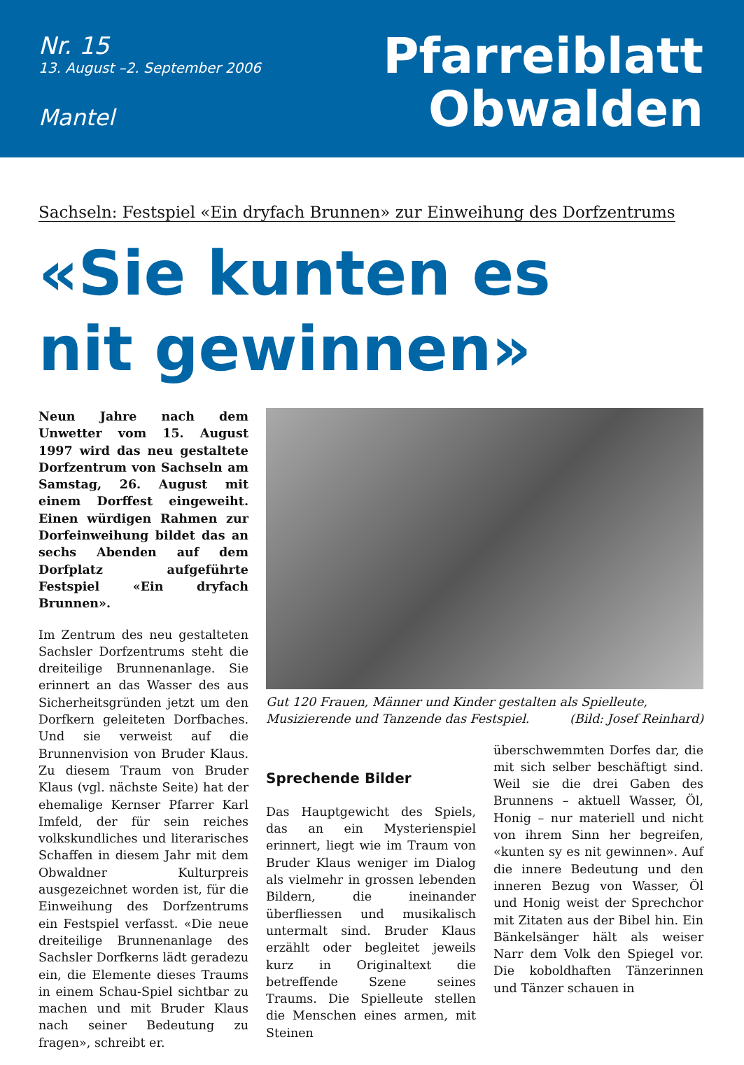Nr. 15
13. August –2. September 2006
Mantel
Pfarreiblatt
Obwalden
Sachseln: Festspiel «Ein dryfach Brunnen» zur Einweihung des Dorfzentrums
«Sie kunten es
nit gewinnen»
Neun Jahre nach dem Unwetter vom 15. August 1997 wird das neu gestaltete Dorfzentrum von Sachseln am Samstag, 26. August mit einem Dorffest eingeweiht. Einen würdigen Rahmen zur Dorfeinweihung bildet das an sechs Abenden auf dem Dorfplatz aufgeführte Festspiel «Ein dryfach Brunnen».
Im Zentrum des neu gestalteten Sachsler Dorfzentrums steht die dreiteilige Brunnenanlage. Sie erinnert an das Wasser des aus Sicherheitsgründen jetzt um den Dorfkern geleiteten Dorfbaches. Und sie verweist auf die Brunnenvision von Bruder Klaus. Zu diesem Traum von Bruder Klaus (vgl. nächste Seite) hat der ehemalige Kernser Pfarrer Karl Imfeld, der für sein reiches volkskundliches und literarisches Schaffen in diesem Jahr mit dem Obwaldner Kulturpreis ausgezeichnet worden ist, für die Einweihung des Dorfzentrums ein Festspiel verfasst. «Die neue dreiteilige Brunnenanlage des Sachsler Dorfkerns lädt geradezu ein, die Elemente dieses Traums in einem Schau-Spiel sichtbar zu machen und mit Bruder Klaus nach seiner Bedeutung zu fragen», schreibt er.
Gut 120 Frauen, Männer und Kinder gestalten als Spielleute, Musizierende und Tanzende das Festspiel. (Bild: Josef Reinhard)
Sprechende Bilder
Das Hauptgewicht des Spiels, das an ein Mysterienspiel erinnert, liegt wie im Traum von Bruder Klaus weniger im Dialog als vielmehr in grossen lebenden Bildern, die ineinander überfliessen und musikalisch untermalt sind. Bruder Klaus erzählt oder begleitet jeweils kurz in Originaltext die betreffende Szene seines Traums. Die Spielleute stellen die Menschen eines armen, mit Steinen
überschwemmten Dorfes dar, die mit sich selber beschäftigt sind. Weil sie die drei Gaben des Brunnens – aktuell Wasser, Öl, Honig – nur materiell und nicht von ihrem Sinn her begreifen, «kunten sy es nit gewinnen». Auf die innere Bedeutung und den inneren Bezug von Wasser, Öl und Honig weist der Sprechchor mit Zitaten aus der Bibel hin. Ein Bänkelsänger hält als weiser Narr dem Volk den Spiegel vor. Die koboldhaften Tänzerinnen und Tänzer schauen in